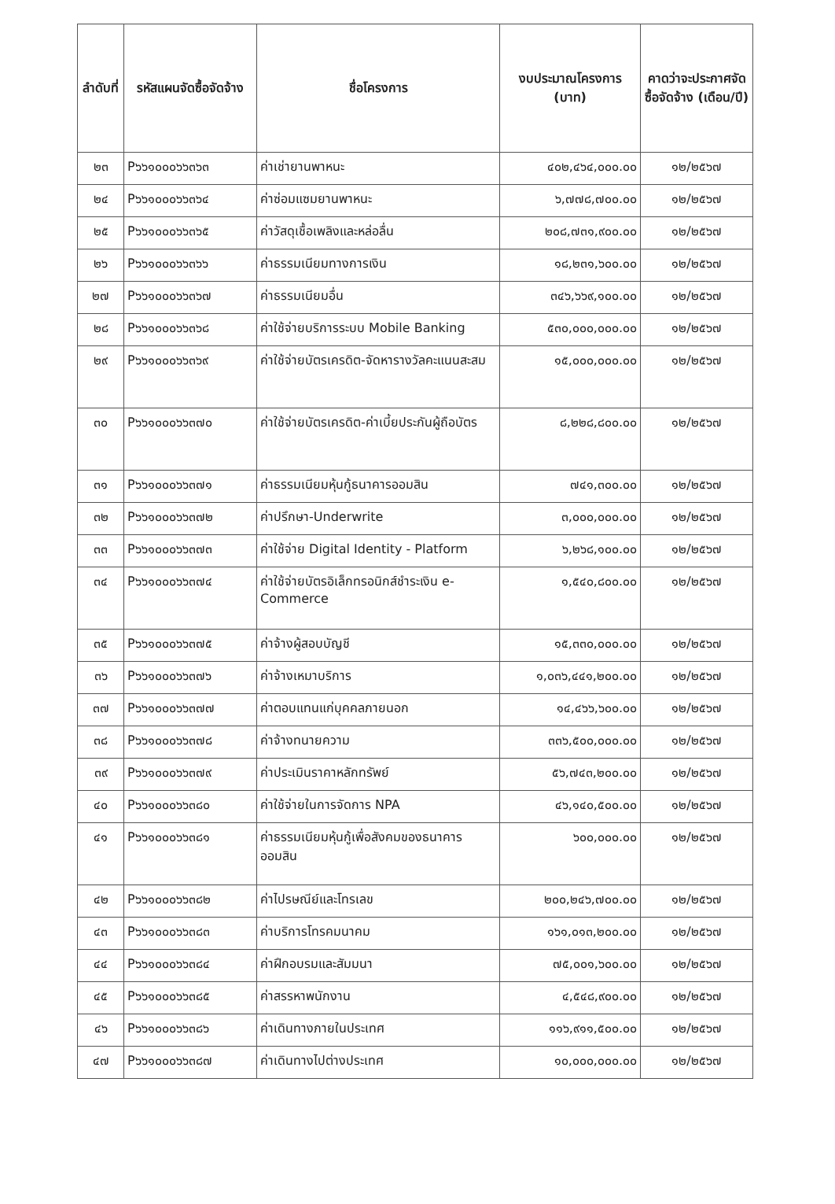| ลำดับที่ | รหัสแผนจัดซื้อจัดจ้าง | ชื่อโครงการ | งบประมาณโครงการ (บาท) | คาดว่าจะประกาศจัดซื้อจัดจ้าง (เดือน/ปี) |
| --- | --- | --- | --- | --- |
| ๒๓ | P๖๖๑๐๐๐๖๖๓๖๓ | ค่าเช่ายานพาหนะ | ๔๐๒,๔๖๔,๐๐๐.๐๐ | ๑๒/๒๕๖๗ |
| ๒๔ | P๖๖๑๐๐๐๖๖๓๖๔ | ค่าซ่อมแซมยานพาหนะ | ๖,๗๗๘,๗๐๐.๐๐ | ๑๒/๒๕๖๗ |
| ๒๕ | P๖๖๑๐๐๐๖๖๓๖๕ | ค่าวัสดุเชื้อเพลิงและหล่อลื่น | ๒๐๘,๗๓๑,๙๐๐.๐๐ | ๑๒/๒๕๖๗ |
| ๒๖ | P๖๖๑๐๐๐๖๖๓๖๖ | ค่าธรรมเนียมทางการเงิน | ๑๘,๒๓๑,๖๐๐.๐๐ | ๑๒/๒๕๖๗ |
| ๒๗ | P๖๖๑๐๐๐๖๖๓๖๗ | ค่าธรรมเนียมอื่น | ๓๔๖,๖๖๙,๑๐๐.๐๐ | ๑๒/๒๕๖๗ |
| ๒๘ | P๖๖๑๐๐๐๖๖๓๖๘ | ค่าใช้จ่ายบริการระบบ Mobile Banking | ๕๓๐,๐๐๐,๐๐๐.๐๐ | ๑๒/๒๕๖๗ |
| ๒๙ | P๖๖๑๐๐๐๖๖๓๖๙ | ค่าใช้จ่ายบัตรเครดิต-จัดหารางวัลคะแนนสะสม | ๑๕,๐๐๐,๐๐๐.๐๐ | ๑๒/๒๕๖๗ |
| ๓๐ | P๖๖๑๐๐๐๖๖๓๗๐ | ค่าใช้จ่ายบัตรเครดิต-ค่าเบี้ยประกันผู้ถือบัตร | ๘,๒๒๘,๘๐๐.๐๐ | ๑๒/๒๕๖๗ |
| ๓๑ | P๖๖๑๐๐๐๖๖๓๗๑ | ค่าธรรมเนียมหุ้นกู้ธนาคารออมสิน | ๗๔๑,๓๐๐.๐๐ | ๑๒/๒๕๖๗ |
| ๓๒ | P๖๖๑๐๐๐๖๖๓๗๒ | ค่าปรึกษา-Underwrite | ๓,๐๐๐,๐๐๐.๐๐ | ๑๒/๒๕๖๗ |
| ๓๓ | P๖๖๑๐๐๐๖๖๓๗๓ | ค่าใช้จ่าย Digital Identity - Platform | ๖,๒๖๘,๑๐๐.๐๐ | ๑๒/๒๕๖๗ |
| ๓๔ | P๖๖๑๐๐๐๖๖๓๗๔ | ค่าใช้จ่ายบัตรอิเล็กทรอนิกส์ชำระเงิน e-Commerce | ๑,๕๔๐,๘๐๐.๐๐ | ๑๒/๒๕๖๗ |
| ๓๕ | P๖๖๑๐๐๐๖๖๓๗๕ | ค่าจ้างผู้สอบบัญชี | ๑๕,๓๓๐,๐๐๐.๐๐ | ๑๒/๒๕๖๗ |
| ๓๖ | P๖๖๑๐๐๐๖๖๓๗๖ | ค่าจ้างเหมาบริการ | ๑,๐๓๖,๔๔๑,๒๐๐.๐๐ | ๑๒/๒๕๖๗ |
| ๓๗ | P๖๖๑๐๐๐๖๖๓๗๗ | ค่าตอบแทนแก่บุคคลภายนอก | ๑๔,๔๖๖,๖๐๐.๐๐ | ๑๒/๒๕๖๗ |
| ๓๘ | P๖๖๑๐๐๐๖๖๓๗๘ | ค่าจ้างทนายความ | ๓๓๖,๕๐๐,๐๐๐.๐๐ | ๑๒/๒๕๖๗ |
| ๓๙ | P๖๖๑๐๐๐๖๖๓๗๙ | ค่าประเมินราคาหลักทรัพย์ | ๕๖,๗๔๓,๒๐๐.๐๐ | ๑๒/๒๕๖๗ |
| ๔๐ | P๖๖๑๐๐๐๖๖๓๘๐ | ค่าใช้จ่ายในการจัดการ NPA | ๔๖,๑๔๐,๕๐๐.๐๐ | ๑๒/๒๕๖๗ |
| ๔๑ | P๖๖๑๐๐๐๖๖๓๘๑ | ค่าธรรมเนียมหุ้นกู้เพื่อสังคมของธนาคารออมสิน | ๖๐๐,๐๐๐.๐๐ | ๑๒/๒๕๖๗ |
| ๔๒ | P๖๖๑๐๐๐๖๖๓๘๒ | ค่าไปรษณีย์และโทรเลข | ๒๐๐,๒๔๖,๗๐๐.๐๐ | ๑๒/๒๕๖๗ |
| ๔๓ | P๖๖๑๐๐๐๖๖๓๘๓ | ค่าบริการโทรคมนาคม | ๑๖๑,๐๑๓,๒๐๐.๐๐ | ๑๒/๒๕๖๗ |
| ๔๔ | P๖๖๑๐๐๐๖๖๓๘๔ | ค่าฝึกอบรมและสัมมนา | ๗๕,๐๐๑,๖๐๐.๐๐ | ๑๒/๒๕๖๗ |
| ๔๕ | P๖๖๑๐๐๐๖๖๓๘๕ | ค่าสรรหาพนักงาน | ๔,๕๔๘,๙๐๐.๐๐ | ๑๒/๒๕๖๗ |
| ๔๖ | P๖๖๑๐๐๐๖๖๓๘๖ | ค่าเดินทางภายในประเทศ | ๑๑๖,๙๑๑,๕๐๐.๐๐ | ๑๒/๒๕๖๗ |
| ๔๗ | P๖๖๑๐๐๐๖๖๓๘๗ | ค่าเดินทางไปต่างประเทศ | ๑๐,๐๐๐,๐๐๐.๐๐ | ๑๒/๒๕๖๗ |